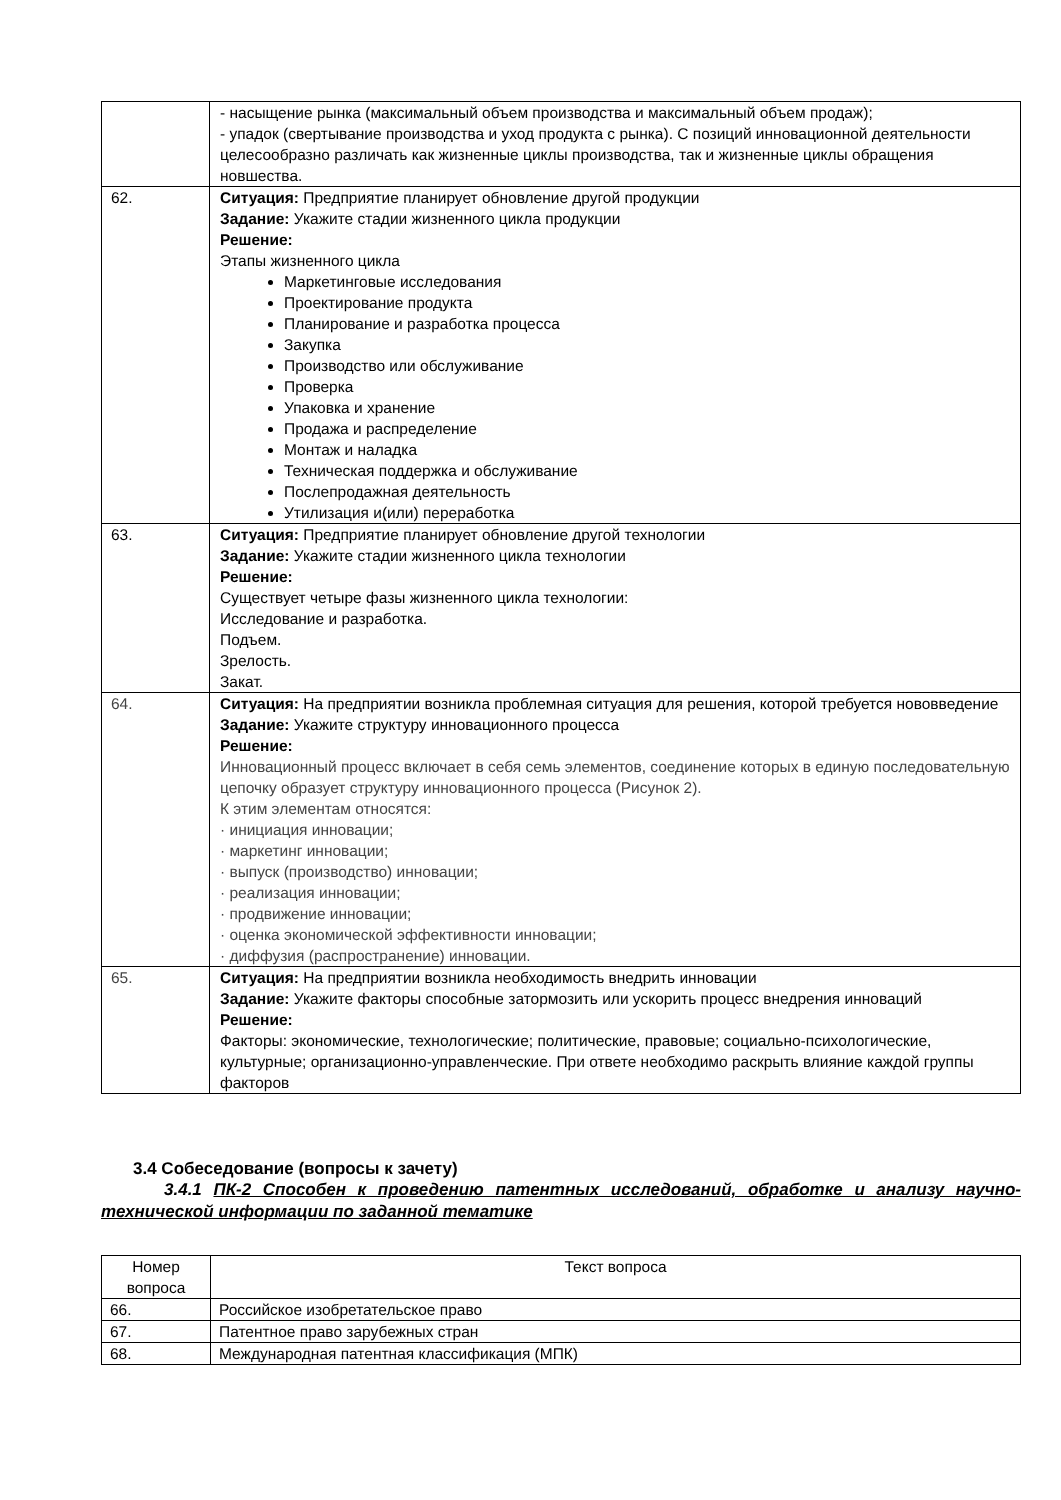| | - насыщение рынка (максимальный объем производства и максимальный объем продаж); - упадок (свертывание производства и уход продукта с рынка). С позиций инновационной деятельности целесообразно различать как жизненные циклы производства, так и жизненные циклы обращения новшества. |
| 62. | Ситуация: Предприятие планирует обновление другой продукции Задание: Укажите стадии жизненного цикла продукции Решение: Этапы жизненного цикла Маркетинговые исследования Проектирование продукта Планирование и разработка процесса Закупка Производство или обслуживание Проверка Упаковка и хранение Продажа и распределение Монтаж и наладка Техническая поддержка и обслуживание Послепродажная деятельность Утилизация и(или) переработка |
| 63. | Ситуация: Предприятие планирует обновление другой технологии Задание: Укажите стадии жизненного цикла технологии Решение: Существует четыре фазы жизненного цикла технологии: Исследование и разработка. Подъем. Зрелость. Закат. |
| 64. | Ситуация: На предприятии возникла проблемная ситуация для решения, которой требуется нововведение Задание: Укажите структуру инновационного процесса Решение: Инновационный процесс включает в себя семь элементов, соединение которых в единую последовательную цепочку образует структуру инновационного процесса (Рисунок 2). К этим элементам относятся: · инициация инновации; · маркетинг инновации; · выпуск (производство) инновации; · реализация инновации; · продвижение инновации; · оценка экономической эффективности инновации; · диффузия (распространение) инновации. |
| 65. | Ситуация: На предприятии возникла необходимость внедрить инновации Задание: Укажите факторы способные затормозить или ускорить процесс внедрения инноваций Решение: Факторы: экономические, технологические; политические, правовые; социально-психологические, культурные; организационно-управленческие. При ответе необходимо раскрыть влияние каждой группы факторов |
3.4 Собеседование (вопросы к зачету)
3.4.1 ПК-2 Способен к проведению патентных исследований, обработке и анализу научно-технической информации по заданной тематике
| Номер вопроса | Текст вопроса |
| --- | --- |
| 66. | Российское изобретательское право |
| 67. | Патентное право зарубежных стран |
| 68. | Международная патентная классификация (МПК) |